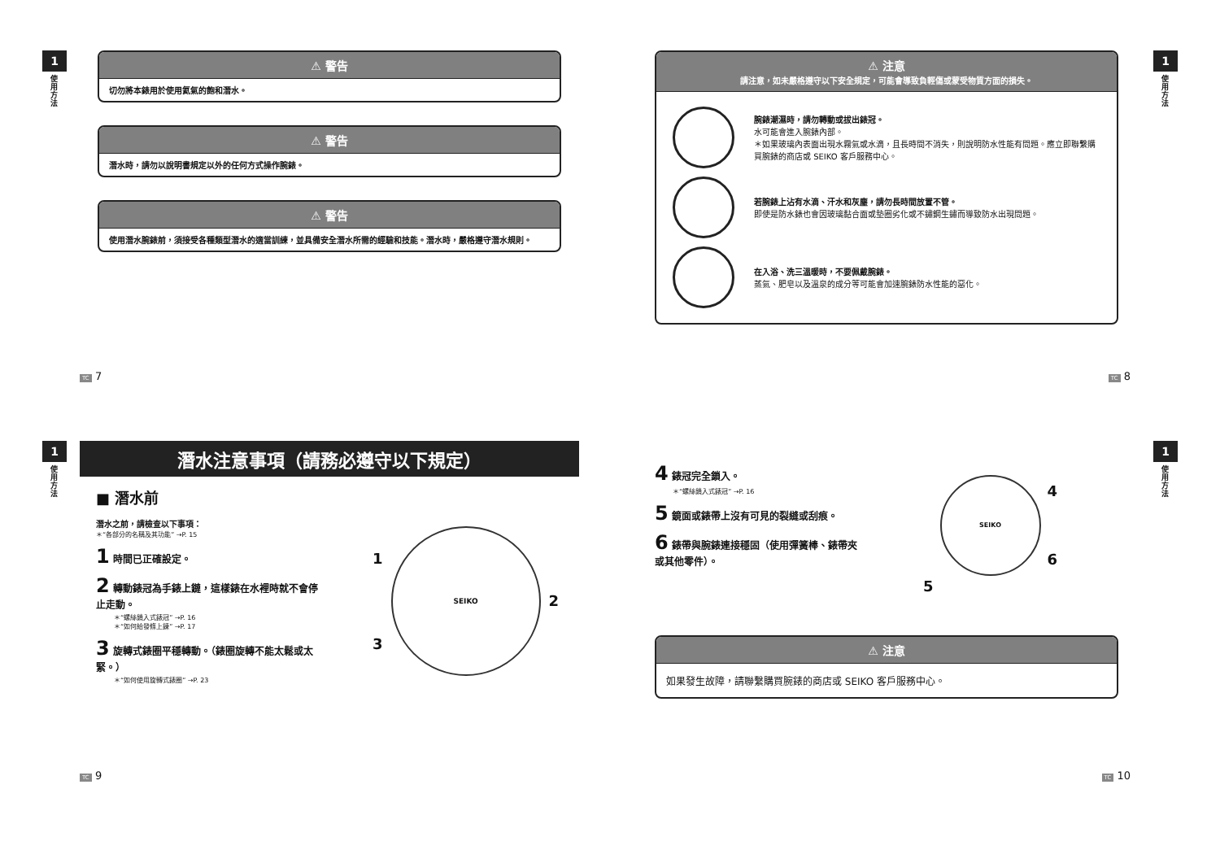1
使用方法
⚠ 警告
切勿將本錶用於使用氦氣的飽和潛水。
⚠ 警告
潛水時，請勿以說明書規定以外的任何方式操作腕錶。
⚠ 警告
使用潛水腕錶前，須接受各種類型潛水的適當訓練，並具備安全潛水所需的經驗和技能。潛水時，嚴格遵守潛水規則。
TC 7
1
使用方法
⚠ 注意
請注意，如未嚴格遵守以下安全規定，可能會導致負輕傷或蒙受物質方面的損失。
腕錶潮濕時，請勿轉動或拔出錶冠。
水可能會進入腕錶內部。
＊如果玻璃內表面出現水霧氣或水滴，且長時間不消失，則說明防水性能有問題。應立即聯繫購買腕錶的商店或 SEIKO 客戶服務中心。
若腕錶上沾有水滴、汗水和灰塵，請勿長時間放置不管。
即使是防水錶也會因玻璃黏合面或墊圈劣化或不鏽鋼生鏽而導致防水出現問題。
在入浴、洗三溫暖時，不要佩戴腕錶。
蒸氣、肥皂以及溫泉的成分等可能會加速腕錶防水性能的惡化。
TC 8
1
使用方法
潛水注意事項（請務必遵守以下規定）
■ 潛水前
潛水之前，請檢查以下事項：
＊“各部分的名稱及其功能” →P. 15
1 時間已正確設定。
2 轉動錶冠為手錶上鏈，這樣錶在水裡時就不會停止走動。
＊“螺絲鎖入式錶冠” →P. 16
＊“如何給發條上鍊” →P. 17
3 旋轉式錶圈平穩轉動。（錶圈旋轉不能太鬆或太緊。）
＊“如何使用旋轉式錶圈” →P. 23
1
3
SEIKO
2
TC 9
1
使用方法
4 錶冠完全鎖入。
＊“螺絲鎖入式錶冠” →P. 16
5 鏡面或錶帶上沒有可見的裂縫或刮痕。
6 錶帶與腕錶連接穩固（使用彈簧棒、錶帶夾或其他零件）。
5
SEIKO
4
6
⚠ 注意
如果發生故障，請聯繫購買腕錶的商店或 SEIKO 客戶服務中心。
TC 10